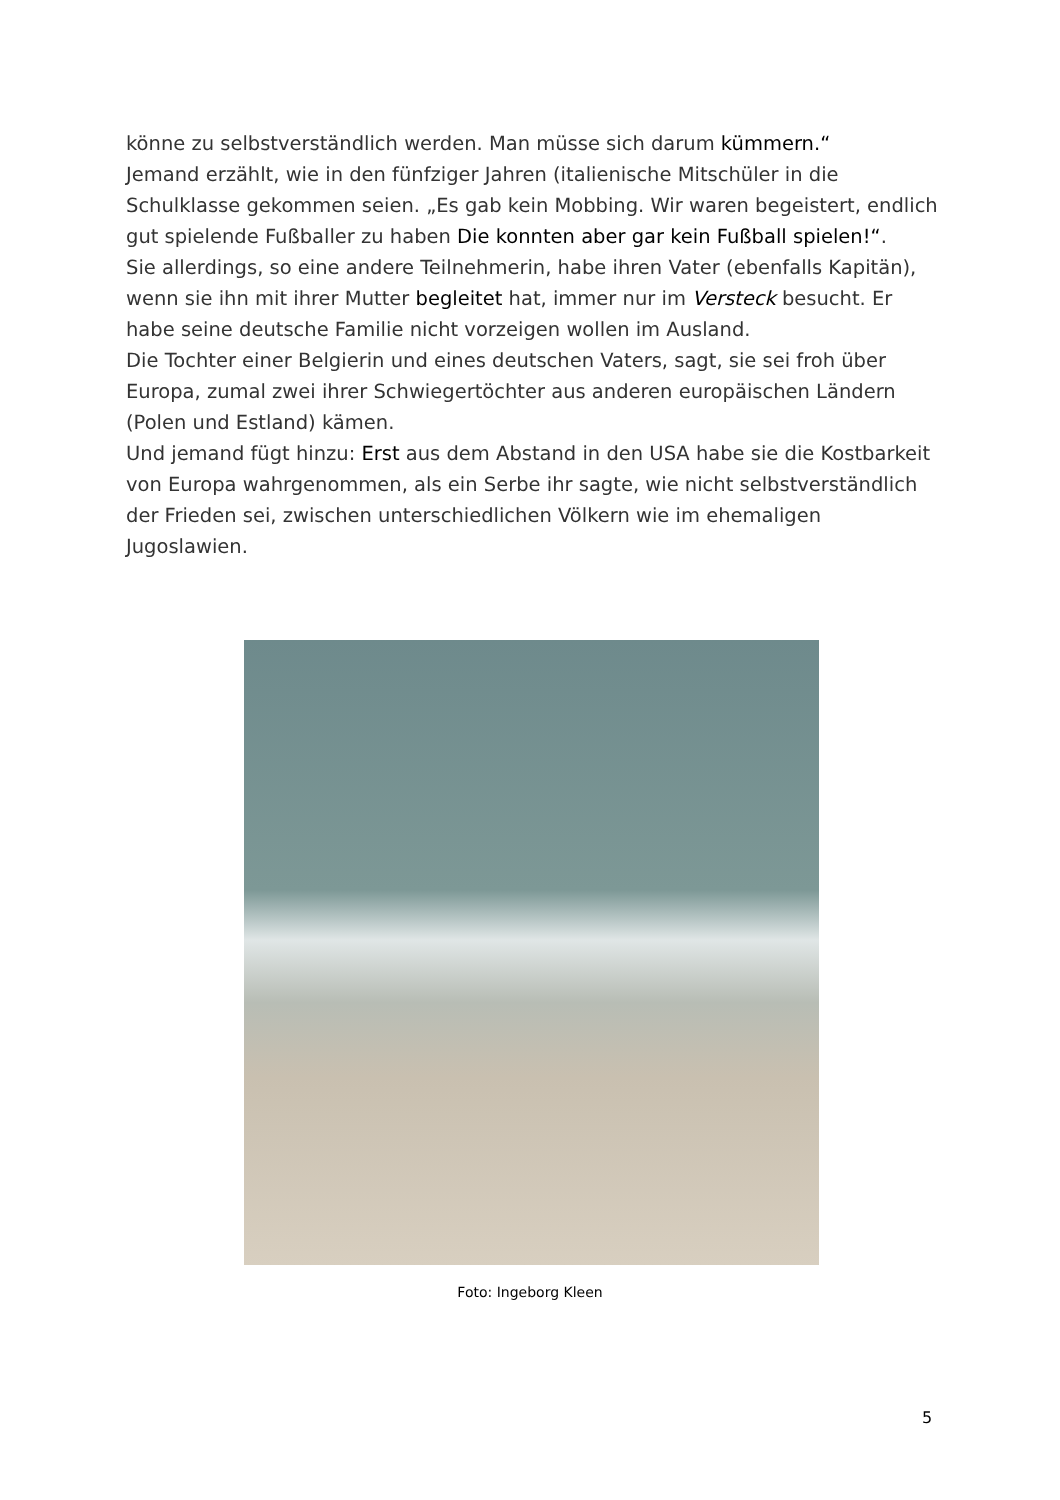könne zu selbstverständlich werden. Man müsse sich darum kümmern.“
Jemand erzählt, wie in den fünfziger Jahren (italienische Mitschüler in die Schulklasse gekommen seien. „Es gab kein Mobbing. Wir waren begeistert, endlich gut spielende Fußballer zu haben Die konnten aber gar kein Fußball spielen!“.
Sie allerdings, so eine andere Teilnehmerin, habe ihren Vater (ebenfalls Kapitän), wenn sie ihn mit ihrer Mutter begleitet hat, immer nur im Versteck besucht. Er habe seine deutsche Familie nicht vorzeigen wollen im Ausland.
Die Tochter einer Belgierin und eines deutschen Vaters, sagt, sie sei froh über Europa, zumal zwei ihrer Schwiegertöchter aus anderen europäischen Ländern (Polen und Estland) kämen.
Und jemand fügt hinzu: Erst aus dem Abstand in den USA habe sie die Kostbarkeit von Europa wahrgenommen, als ein Serbe ihr sagte, wie nicht selbstverständlich der Frieden sei, zwischen unterschiedlichen Völkern wie im ehemaligen Jugoslawien.
Foto: Ingeborg Kleen
5